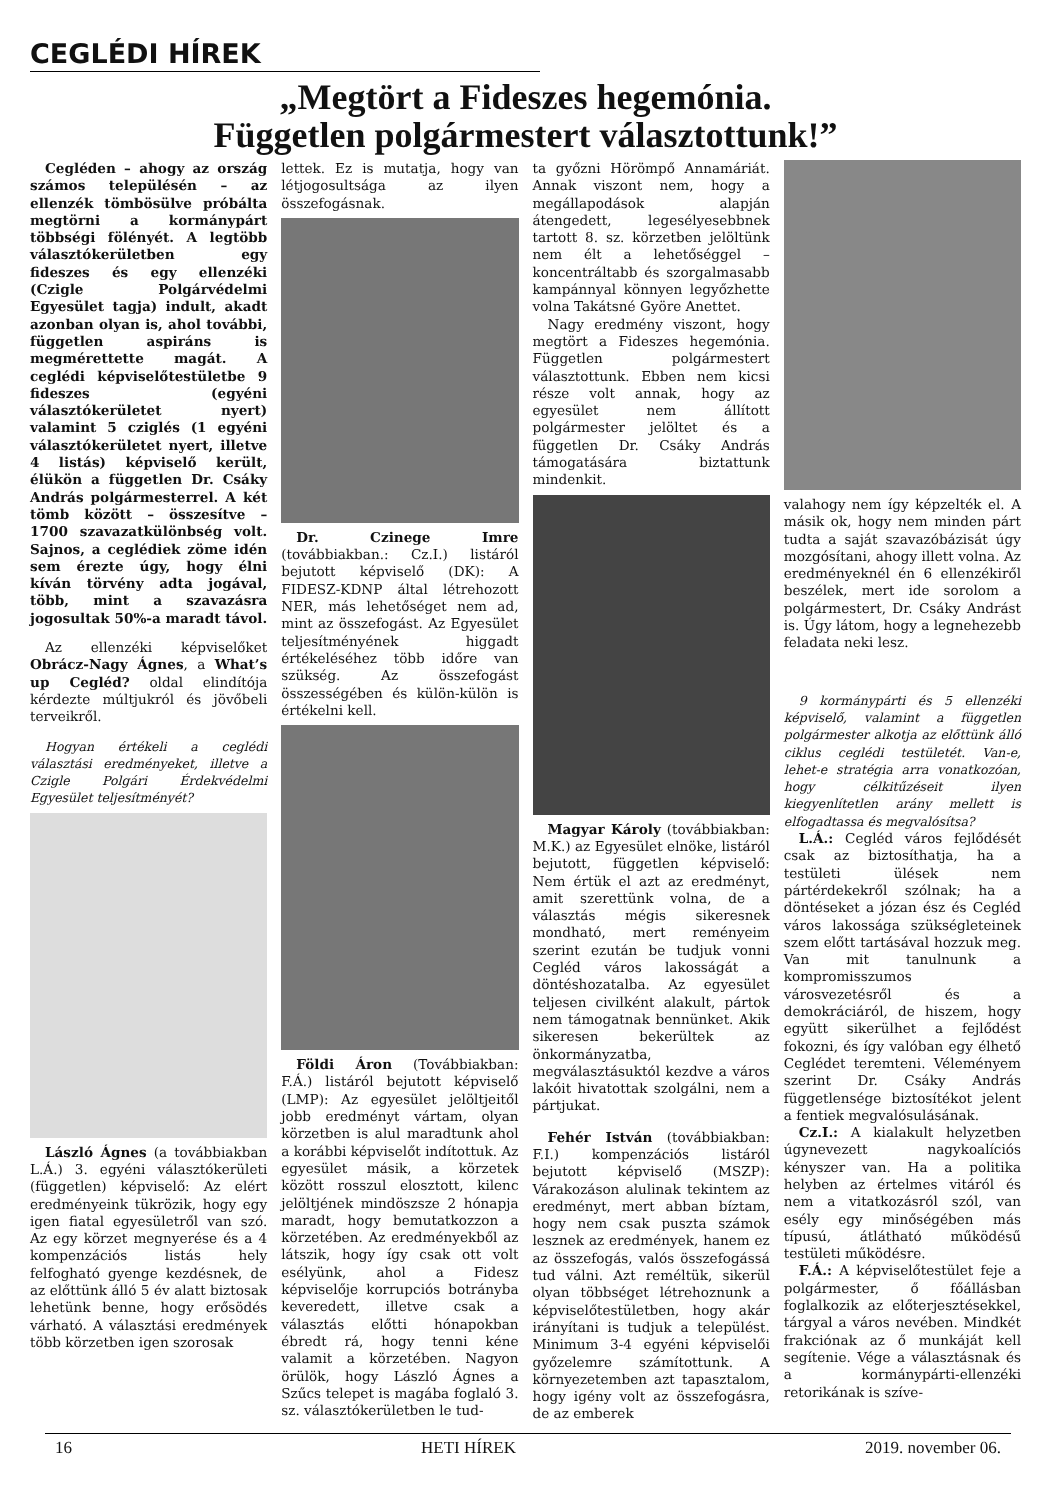CEGLÉDI HÍREK
„Megtört a Fideszes hegemónia.
Független polgármestert választottunk!”
Cegléden – ahogy az ország számos településén – az ellenzék tömbösülve próbálta megtörni a kormánypárt többségi fölényét. A legtöbb választókerületben egy fideszes és egy ellenzéki (Czigle Polgárvédelmi Egyesület tagja) indult, akadt azonban olyan is, ahol további, független aspiráns is megmérettette magát. A ceglédi képviselőtestületbe 9 fideszes (egyéni választókerületet nyert) valamint 5 cziglés (1 egyéni választókerületet nyert, illetve 4 listás) képviselő került, élükön a független Dr. Csáky András polgármesterrel. A két tömb között – összesítve – 1700 szavazatkülönbség volt. Sajnos, a ceglédiek zöme idén sem érezte úgy, hogy élni kíván törvény adta jogával, több, mint a szavazásra jogosultak 50%-a maradt távol.
Az ellenzéki képviselőket Obrácz-Nagy Ágnes, a What’s up Cegléd? oldal elindítója kérdezte múltjukról és jövőbeli terveikről.
Hogyan értékeli a ceglédi választási eredményeket, illetve a Czigle Polgári Érdekvédelmi Egyesület teljesítményét?
László Ágnes (a továbbiakban L.Á.) 3. egyéni választókerületi (független) képviselő: Az elért eredményeink tükrözik, hogy egy igen fiatal egyesületről van szó. Az egy körzet megnyerése és a 4 kompenzációs listás hely felfogható gyenge kezdésnek, de az előttünk álló 5 év alatt biztosak lehetünk benne, hogy erősödés várható. A választási eredmények több körzetben igen szorosak
lettek. Ez is mutatja, hogy van létjogosultsága az ilyen összefogásnak.
Dr. Czinege Imre (továbbiakban.: Cz.I.) listáról bejutott képviselő (DK): A FIDESZ-KDNP által létrehozott NER, más lehetőséget nem ad, mint az összefogást. Az Egyesület teljesítményének higgadt értékeléséhez több időre van szükség. Az összefogást összességében és külön-külön is értékelni kell.
Földi Áron (Továbbiakban: F.Á.) listáról bejutott képviselő (LMP): Az egyesület jelöltjeitől jobb eredményt vártam, olyan körzetben is alul maradtunk ahol a korábbi képviselőt indítottuk. Az egyesület másik, a körzetek között rosszul elosztott, kilenc jelöltjének mindöszsze 2 hónapja maradt, hogy bemutatkozzon a körzetében. Az eredményekből az látszik, hogy így csak ott volt esélyünk, ahol a Fidesz képviselője korrupciós botrányba keveredett, illetve csak a választás előtti hónapokban ébredt rá, hogy tenni kéne valamit a körzetében. Nagyon örülök, hogy László Ágnes a Szűcs telepet is magába foglaló 3. sz. választókerületben le tud-
ta győzni Hörömpő Annamáriát. Annak viszont nem, hogy a megállapodások alapján átengedett, legesélyesebbnek tartott 8. sz. körzetben jelöltünk nem élt a lehetőséggel – koncentráltabb és szorgalmasabb kampánnyal könnyen legyőzhette volna Takátsné Györe Anettet.
Nagy eredmény viszont, hogy megtört a Fideszes hegemónia. Független polgármestert választottunk. Ebben nem kicsi része volt annak, hogy az egyesület nem állított polgármester jelöltet és a független Dr. Csáky András támogatására biztattunk mindenkit.
Magyar Károly (továbbiakban: M.K.) az Egyesület elnöke, listáról bejutott, független képviselő: Nem értük el azt az eredményt, amit szerettünk volna, de a választás mégis sikeresnek mondható, mert reményeim szerint ezután be tudjuk vonni Cegléd város lakosságát a döntéshozatalba. Az egyesület teljesen civilként alakult, pártok nem támogatnak bennünket. Akik sikeresen bekerültek az önkormányzatba, megválasztásuktól kezdve a város lakóit hivatottak szolgálni, nem a pártjukat.
Fehér István (továbbiakban: F.I.) kompenzációs listáról bejutott képviselő (MSZP): Várakozáson alulinak tekintem az eredményt, mert abban bíztam, hogy nem csak puszta számok lesznek az eredmények, hanem ez az összefogás, valós összefogássá tud válni. Azt reméltük, sikerül olyan többséget létrehoznunk a képviselőtestületben, hogy akár irányítani is tudjuk a települést. Minimum 3-4 egyéni képviselői győzelemre számítottunk. A környezetemben azt tapasztalom, hogy igény volt az összefogásra, de az emberek
valahogy nem így képzelték el. A másik ok, hogy nem minden párt tudta a saját szavazóbázisát úgy mozgósítani, ahogy illett volna. Az eredményeknél én 6 ellenzékiről beszélek, mert ide sorolom a polgármestert, Dr. Csáky Andrást is. Úgy látom, hogy a legnehezebb feladata neki lesz.
9 kormánypárti és 5 ellenzéki képviselő, valamint a független polgármester alkotja az előttünk álló ciklus ceglédi testületét. Van-e, lehet-e stratégia arra vonatkozóan, hogy célkitűzéseit ilyen kiegyenlítetlen arány mellett is elfogadtassa és megvalósítsa?
L.Á.: Cegléd város fejlődését csak az biztosíthatja, ha a testületi ülések nem pártérdekekről szólnak; ha a döntéseket a józan ész és Cegléd város lakossága szükségleteinek szem előtt tartásával hozzuk meg. Van mit tanulnunk a kompromisszumos városvezetésről és a demokráciáról, de hiszem, hogy együtt sikerülhet a fejlődést fokozni, és így valóban egy élhető Ceglédet teremteni. Véleményem szerint Dr. Csáky András függetlensége biztosítékot jelent a fentiek megvalósulásának.
Cz.I.: A kialakult helyzetben úgynevezett nagykoalíciós kényszer van. Ha a politika helyben az értelmes vitáról és nem a vitatkozásról szól, van esély egy minőségében más típusú, átlátható működésű testületi működésre.
F.Á.: A képviselőtestület feje a polgármester, ő főállásban foglalkozik az előterjesztésekkel, tárgyal a város nevében. Mindkét frakciónak az ő munkáját kell segítenie. Vége a választásnak és a kormánypárti-ellenzéki retorikának is szíve-
16 HETI HÍREK 2019. november 06.